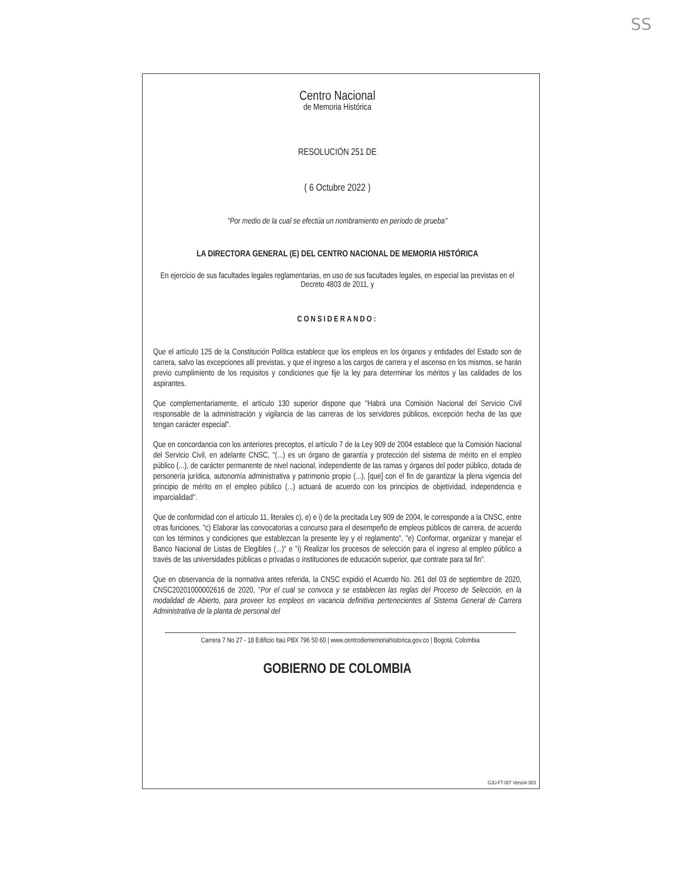SS
Centro Nacional
de Memoria Histórica
RESOLUCIÓN 251 DE
( 6 Octubre 2022 )
"Por medio de la cual se efectúa un nombramiento en período de prueba"
LA DIRECTORA GENERAL (E) DEL CENTRO NACIONAL DE MEMORIA HISTÓRICA
En ejercicio de sus facultades legales reglamentarias, en uso de sus facultades legales, en especial las previstas en el Decreto 4803 de 2011, y
CONSIDERANDO:
Que el artículo 125 de la Constitución Política establece que los empleos en los órganos y entidades del Estado son de carrera, salvo las excepciones allí previstas, y que el ingreso a los cargos de carrera y el ascenso en los mismos, se harán previo cumplimiento de los requisitos y condiciones que fije la ley para determinar los méritos y las calidades de los aspirantes.
Que complementariamente, el artículo 130 superior dispone que "Habrá una Comisión Nacional del Servicio Civil responsable de la administración y vigilancia de las carreras de los servidores públicos, excepción hecha de las que tengan carácter especial".
Que en concordancia con los anteriores preceptos, el artículo 7 de la Ley 909 de 2004 establece que la Comisión Nacional del Servicio Civil, en adelante CNSC, "(...) es un órgano de garantía y protección del sistema de mérito en el empleo público (...), de carácter permanente de nivel nacional, independiente de las ramas y órganos del poder público, dotada de personería jurídica, autonomía administrativa y patrimonio propio (...), [que] con el fin de garantizar la plena vigencia del principio de mérito en el empleo público (...) actuará de acuerdo con los principios de objetividad, independencia e imparcialidad".
Que de conformidad con el artículo 11, literales c), e) e i) de la precitada Ley 909 de 2004, le corresponde a la CNSC, entre otras funciones, "c) Elaborar las convocatorias a concurso para el desempeño de empleos públicos de carrera, de acuerdo con los términos y condiciones que establezcan la presente ley y el reglamento", "e) Conformar, organizar y manejar el Banco Nacional de Listas de Elegibles (...)" e "i) Realizar los procesos de selección para el ingreso al empleo público a través de las universidades públicas o privadas o instituciones de educación superior, que contrate para tal fin".
Que en observancia de la normativa antes referida, la CNSC expidió el Acuerdo No. 261 del 03 de septiembre de 2020, CNSC20201000002616 de 2020, "Por el cual se convoca y se establecen las reglas del Proceso de Selección, en la modalidad de Abierto, para proveer los empleos en vacancia definitiva pertenecientes al Sistema General de Carrera Administrativa de la planta de personal del
Carrera 7 No 27 - 18 Edificio Itaú PBX 796 50 60 | www.centrodememoriahistorica.gov.co | Bogotá, Colombia
GOBIERNO DE COLOMBIA
GJU-FT-007 Versión 003